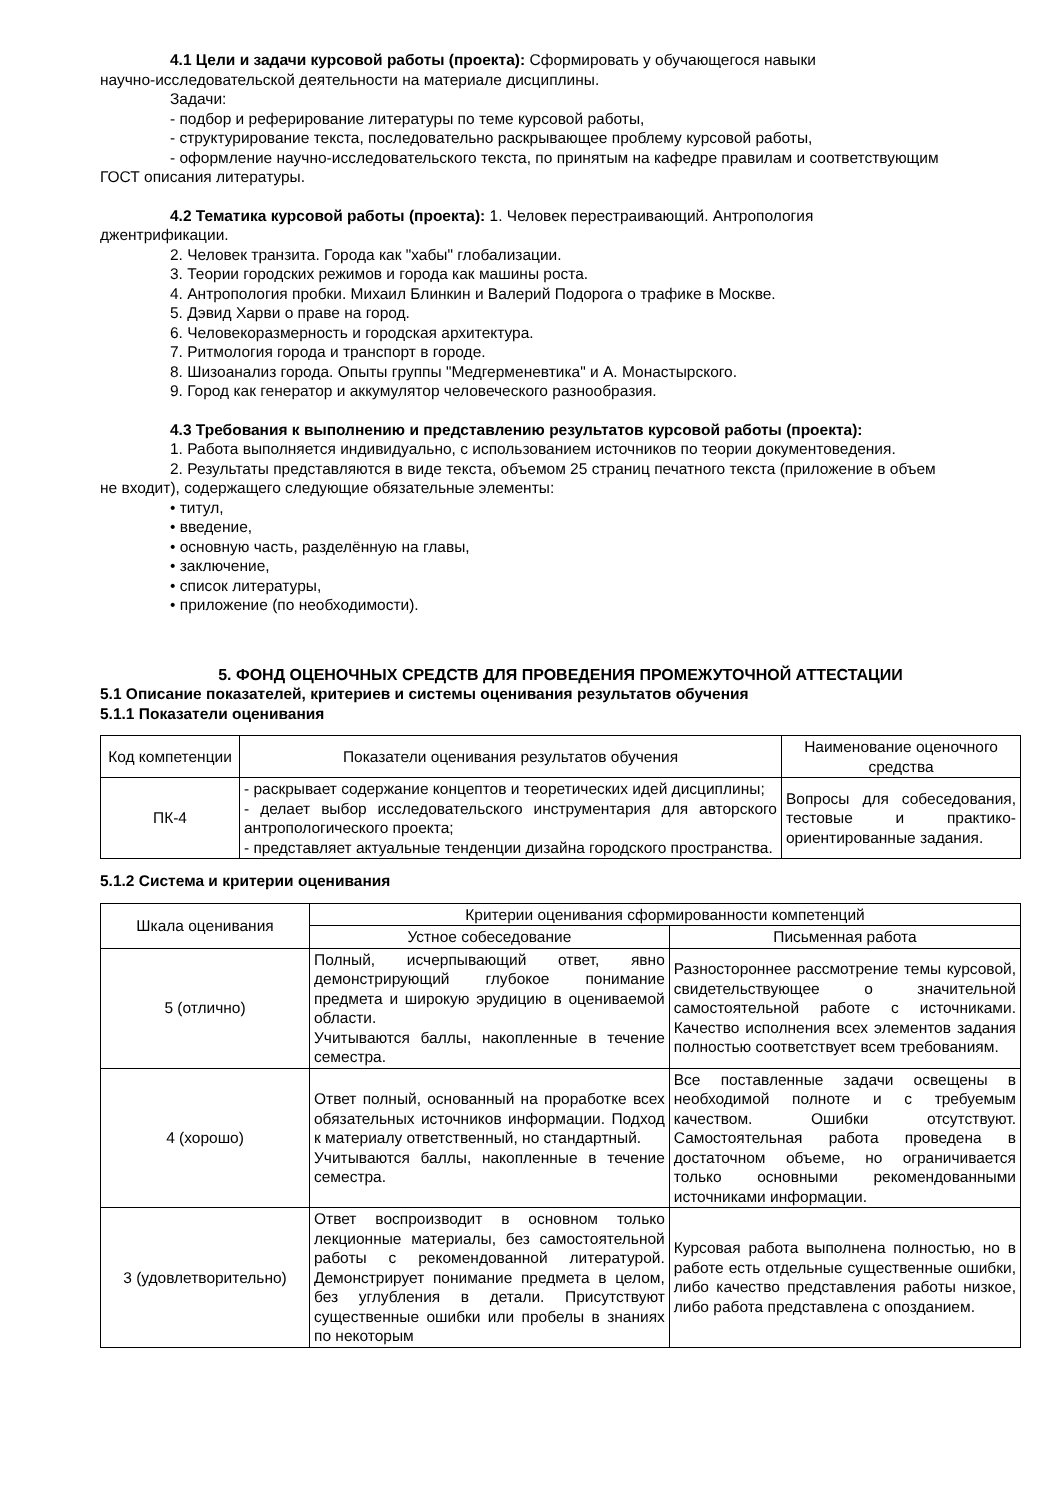4.1 Цели и задачи курсовой работы (проекта): Сформировать у обучающегося навыки
научно-исследовательской деятельности на материале дисциплины.
Задачи:
- подбор и реферирование литературы по теме курсовой работы,
- структурирование текста, последовательно раскрывающее проблему курсовой работы,
- оформление научно-исследовательского текста, по принятым на кафедре правилам и соответствующим
ГОСТ описания литературы.
4.2 Тематика курсовой работы (проекта): 1. Человек перестраивающий. Антропология
джентрификации.
2. Человек транзита. Города как "хабы" глобализации.
3. Теории городских режимов и города как машины роста.
4. Антропология пробки. Михаил Блинкин и Валерий Подорога о трафике в Москве.
5. Дэвид Харви о праве на город.
6. Человекоразмерность и городская архитектура.
7. Ритмология города и транспорт в городе.
8. Шизоанализ города. Опыты группы "Медгерменевтика" и А. Монастырского.
9. Город как генератор и аккумулятор человеческого разнообразия.
4.3 Требования к выполнению и представлению результатов курсовой работы (проекта):
1. Работа выполняется индивидуально, с использованием источников по теории документоведения.
2. Результаты представляются в виде текста, объемом 25 страниц печатного текста (приложение в объем
не входит), содержащего следующие обязательные элементы:
• титул,
• введение,
• основную часть, разделённую на главы,
• заключение,
• список литературы,
• приложение (по необходимости).
5. ФОНД ОЦЕНОЧНЫХ СРЕДСТВ ДЛЯ ПРОВЕДЕНИЯ ПРОМЕЖУТОЧНОЙ АТТЕСТАЦИИ
5.1 Описание показателей, критериев и системы оценивания результатов обучения
5.1.1 Показатели оценивания
| Код компетенции | Показатели оценивания результатов обучения | Наименование оценочного средства |
| --- | --- | --- |
| ПК-4 | - раскрывает содержание концептов и теоретических идей дисциплины; - делает выбор исследовательского инструментария для авторского антропологического проекта; - представляет актуальные тенденции дизайна городского пространства. | Вопросы для собеседования, тестовые и практико-ориентированные задания. |
5.1.2 Система и критерии оценивания
| Шкала оценивания | Критерии оценивания сформированности компетенций | |
| --- | --- | --- |
| | Устное собеседование | Письменная работа |
| 5 (отлично) | Полный, исчерпывающий ответ, явно демонстрирующий глубокое понимание предмета и широкую эрудицию в оцениваемой области. Учитываются баллы, накопленные в течение семестра. | Разностороннее рассмотрение темы курсовой, свидетельствующее о значительной самостоятельной работе с источниками. Качество исполнения всех элементов задания полностью соответствует всем требованиям. |
| 4 (хорошо) | Ответ полный, основанный на проработке всех обязательных источников информации. Подход к материалу ответственный, но стандартный. Учитываются баллы, накопленные в течение семестра. | Все поставленные задачи освещены в необходимой полноте и с требуемым качеством. Ошибки отсутствуют. Самостоятельная работа проведена в достаточном объеме, но ограничивается только основными рекомендованными источниками информации. |
| 3 (удовлетворительно) | Ответ воспроизводит в основном только лекционные материалы, без самостоятельной работы с рекомендованной литературой. Демонстрирует понимание предмета в целом, без углубления в детали. Присутствуют существенные ошибки или пробелы в знаниях по некоторым | Курсовая работа выполнена полностью, но в работе есть отдельные существенные ошибки, либо качество представления работы низкое, либо работа представлена с опозданием. |